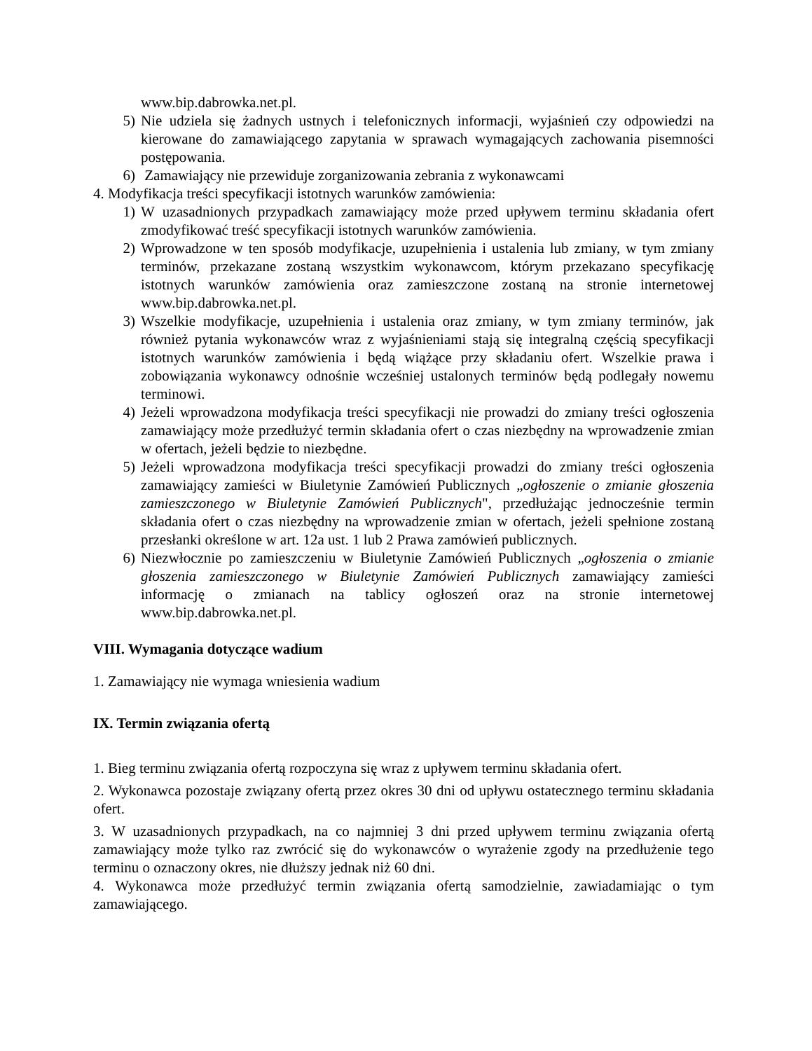www.bip.dabrowka.net.pl.
5) Nie udziela się żadnych ustnych i telefonicznych informacji, wyjaśnień czy odpowiedzi na kierowane do zamawiającego zapytania w sprawach wymagających zachowania pisemności postępowania.
6) Zamawiający nie przewiduje zorganizowania zebrania z wykonawcami
4. Modyfikacja treści specyfikacji istotnych warunków zamówienia:
1) W uzasadnionych przypadkach zamawiający może przed upływem terminu składania ofert zmodyfikować treść specyfikacji istotnych warunków zamówienia.
2) Wprowadzone w ten sposób modyfikacje, uzupełnienia i ustalenia lub zmiany, w tym zmiany terminów, przekazane zostaną wszystkim wykonawcom, którym przekazano specyfikację istotnych warunków zamówienia oraz zamieszczone zostaną na stronie internetowej www.bip.dabrowka.net.pl.
3) Wszelkie modyfikacje, uzupełnienia i ustalenia oraz zmiany, w tym zmiany terminów, jak również pytania wykonawców wraz z wyjaśnieniami stają się integralną częścią specyfikacji istotnych warunków zamówienia i będą wiążące przy składaniu ofert. Wszelkie prawa i zobowiązania wykonawcy odnośnie wcześniej ustalonych terminów będą podlegały nowemu terminowi.
4) Jeżeli wprowadzona modyfikacja treści specyfikacji nie prowadzi do zmiany treści ogłoszenia zamawiający może przedłużyć termin składania ofert o czas niezbędny na wprowadzenie zmian w ofertach, jeżeli będzie to niezbędne.
5) Jeżeli wprowadzona modyfikacja treści specyfikacji prowadzi do zmiany treści ogłoszenia zamawiający zamieści w Biuletynie Zamówień Publicznych „ogłoszenie o zmianie głoszenia zamieszczonego w Biuletynie Zamówień Publicznych", przedłużając jednocześnie termin składania ofert o czas niezbędny na wprowadzenie zmian w ofertach, jeżeli spełnione zostaną przesłanki określone w art. 12a ust. 1 lub 2 Prawa zamówień publicznych.
6) Niezwłocznie po zamieszczeniu w Biuletynie Zamówień Publicznych „ogłoszenia o zmianie głoszenia zamieszczonego w Biuletynie Zamówień Publicznych zamawiający zamieści informację o zmianach na tablicy ogłoszeń oraz na stronie internetowej www.bip.dabrowka.net.pl.
VIII. Wymagania dotyczące wadium
1. Zamawiający nie wymaga wniesienia wadium
IX. Termin związania ofertą
1. Bieg terminu związania ofertą rozpoczyna się wraz z upływem terminu składania ofert.
2. Wykonawca pozostaje związany ofertą przez okres 30 dni od upływu ostatecznego terminu składania ofert.
3. W uzasadnionych przypadkach, na co najmniej 3 dni przed upływem terminu związania ofertą zamawiający może tylko raz zwrócić się do wykonawców o wyrażenie zgody na przedłużenie tego terminu o oznaczony okres, nie dłuższy jednak niż 60 dni.
4. Wykonawca może przedłużyć termin związania ofertą samodzielnie, zawiadamiając o tym zamawiającego.